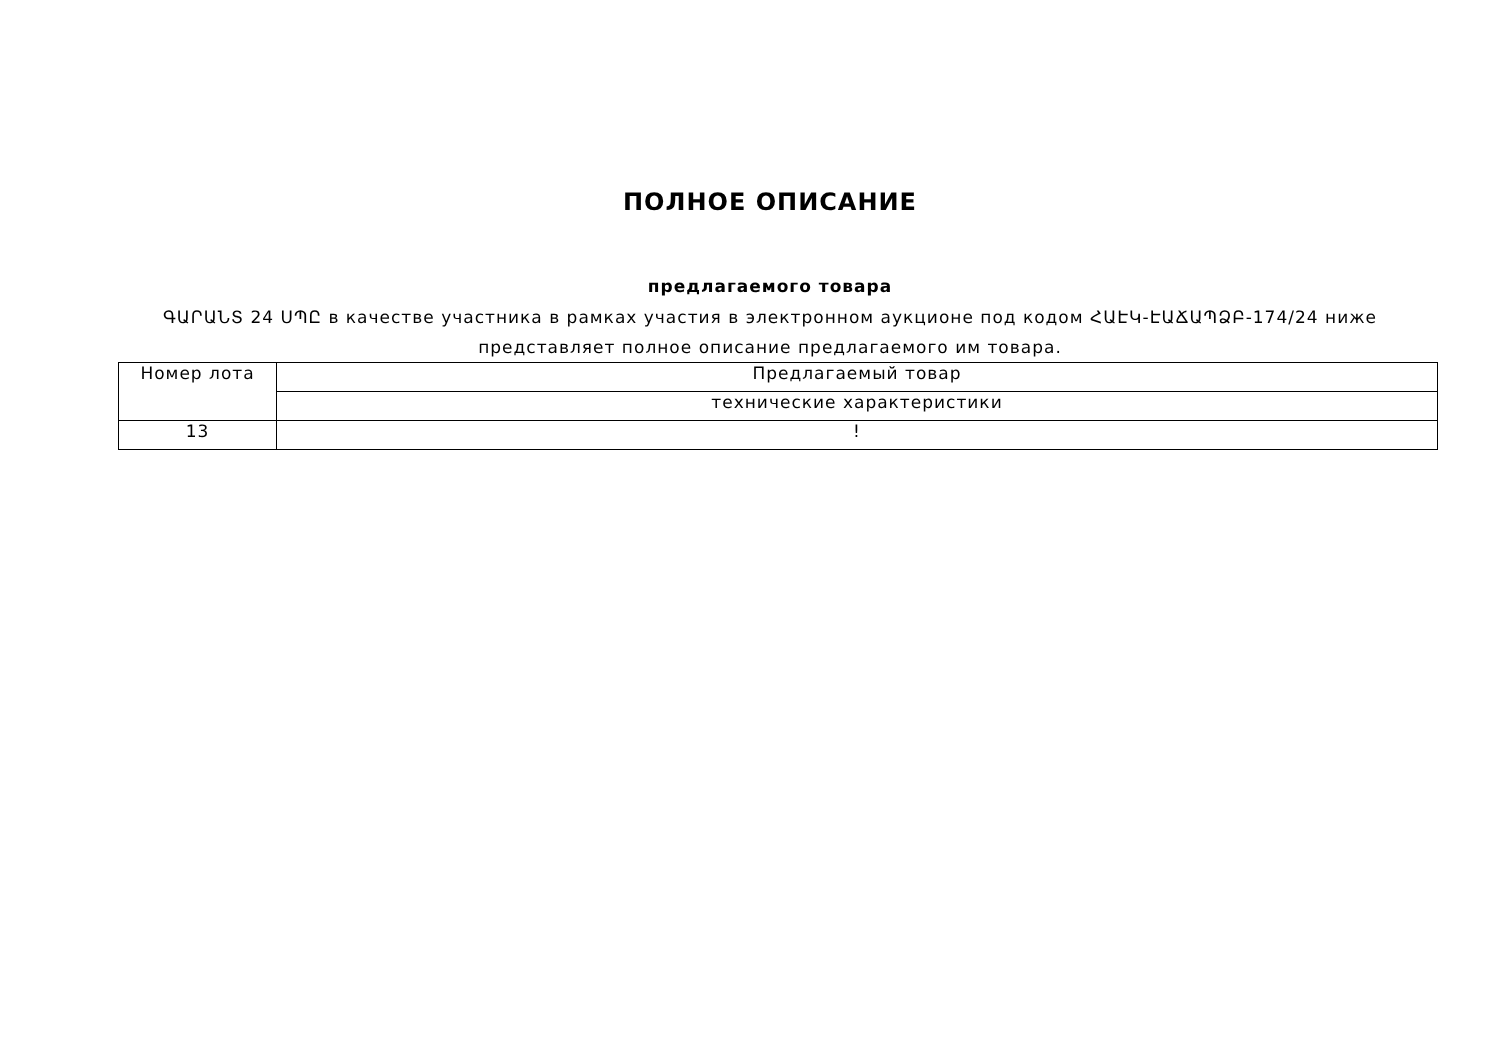ПОЛНОЕ ОПИСАНИЕ
предлагаемого товара
ԳԱՐԱՆՏ 24 ՍՊԸ в качестве участника в рамках участия в электронном аукционе под кодом ՀԱԷԿ-ԷԱՃԱՊՁԲ-174/24 ниже представляет полное описание предлагаемого им товара.
| Номер лота | Предлагаемый товар |
| | технические характеристики |
| 13 | ! |